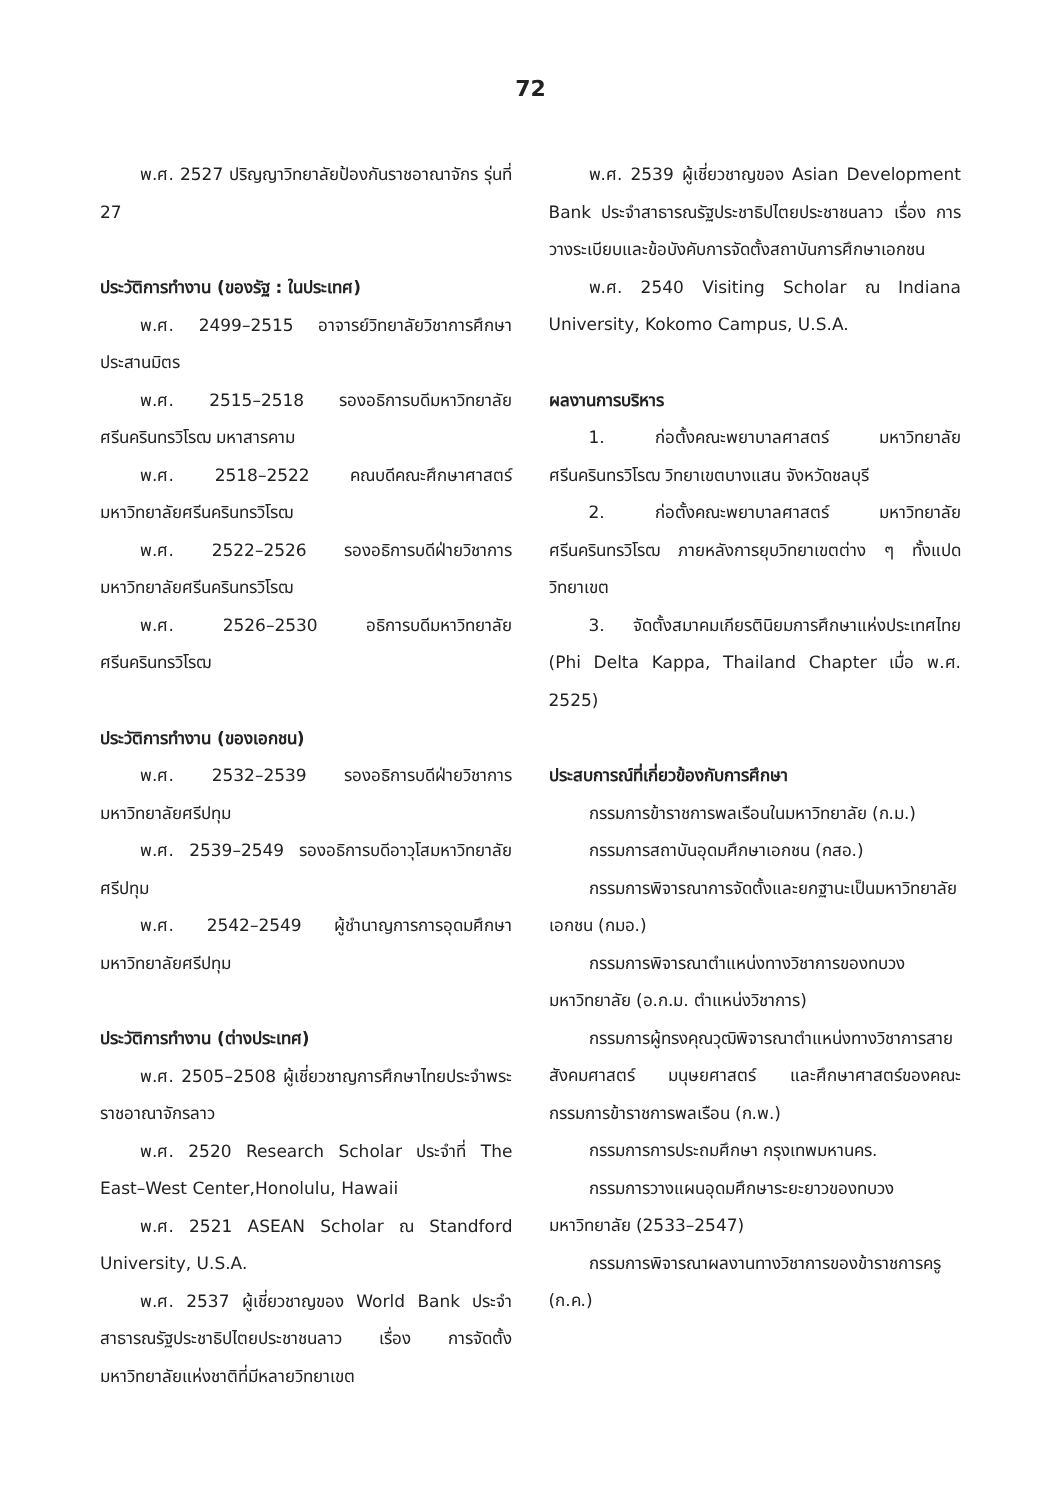72
พ.ศ. 2527 ปริญญาวิทยาลัยป้องกันราชอาณาจักร รุ่นที่ 27
ประวัติการทำงาน (ของรัฐ : ในประเทศ)
พ.ศ. 2499–2515 อาจารย์วิทยาลัยวิชาการศึกษา ประสานมิตร
พ.ศ. 2515–2518 รองอธิการบดีมหาวิทยาลัยศรีนครินทรวิโรฒ มหาสารคาม
พ.ศ. 2518–2522 คณบดีคณะศึกษาศาสตร์มหาวิทยาลัยศรีนครินทรวิโรฒ
พ.ศ. 2522–2526 รองอธิการบดีฝ่ายวิชาการมหาวิทยาลัยศรีนครินทรวิโรฒ
พ.ศ. 2526–2530 อธิการบดีมหาวิทยาลัยศรีนครินทรวิโรฒ
ประวัติการทำงาน (ของเอกชน)
พ.ศ. 2532–2539 รองอธิการบดีฝ่ายวิชาการมหาวิทยาลัยศรีปทุม
พ.ศ. 2539–2549 รองอธิการบดีอาวุโสมหาวิทยาลัยศรีปทุม
พ.ศ. 2542–2549 ผู้ชำนาญการการอุดมศึกษามหาวิทยาลัยศรีปทุม
ประวัติการทำงาน (ต่างประเทศ)
พ.ศ. 2505–2508 ผู้เชี่ยวชาญการศึกษาไทยประจำพระราชอาณาจักรลาว
พ.ศ. 2520 Research Scholar ประจำที่ The East–West Center,Honolulu, Hawaii
พ.ศ. 2521 ASEAN Scholar ณ Standford University, U.S.A.
พ.ศ. 2537 ผู้เชี่ยวชาญของ World Bank ประจำสาธารณรัฐประชาธิปไตยประชาชนลาว เรื่อง การจัดตั้งมหาวิทยาลัยแห่งชาติที่มีหลายวิทยาเขต
พ.ศ. 2539 ผู้เชี่ยวชาญของ Asian Development Bank ประจำสาธารณรัฐประชาธิปไตยประชาชนลาว เรื่อง การวางระเบียบและข้อบังคับการจัดตั้งสถาบันการศึกษาเอกชน
พ.ศ. 2540 Visiting Scholar ณ Indiana University, Kokomo Campus, U.S.A.
ผลงานการบริหาร
1. ก่อตั้งคณะพยาบาลศาสตร์ มหาวิทยาลัยศรีนครินทรวิโรฒ วิทยาเขตบางแสน จังหวัดชลบุรี
2. ก่อตั้งคณะพยาบาลศาสตร์ มหาวิทยาลัยศรีนครินทรวิโรฒ ภายหลังการยุบวิทยาเขตต่าง ๆ ทั้งแปดวิทยาเขต
3. จัดตั้งสมาคมเกียรตินิยมการศึกษาแห่งประเทศไทย (Phi Delta Kappa, Thailand Chapter เมื่อ พ.ศ. 2525)
ประสบการณ์ที่เกี่ยวข้องกับการศึกษา
กรรมการข้าราชการพลเรือนในมหาวิทยาลัย (ก.ม.)
กรรมการสถาบันอุดมศึกษาเอกชน (กสอ.)
กรรมการพิจารณาการจัดตั้งและยกฐานะเป็นมหาวิทยาลัยเอกชน (กมอ.)
กรรมการพิจารณาตำแหน่งทางวิชาการของทบวงมหาวิทยาลัย (อ.ก.ม. ตำแหน่งวิชาการ)
กรรมการผู้ทรงคุณวุฒิพิจารณาตำแหน่งทางวิชาการสายสังคมศาสตร์ มนุษยศาสตร์ และศึกษาศาสตร์ของคณะกรรมการข้าราชการพลเรือน (ก.พ.)
กรรมการการประถมศึกษา กรุงเทพมหานคร.
กรรมการวางแผนอุดมศึกษาระยะยาวของทบวงมหาวิทยาลัย (2533–2547)
กรรมการพิจารณาผลงานทางวิชาการของข้าราชการครู (ก.ค.)